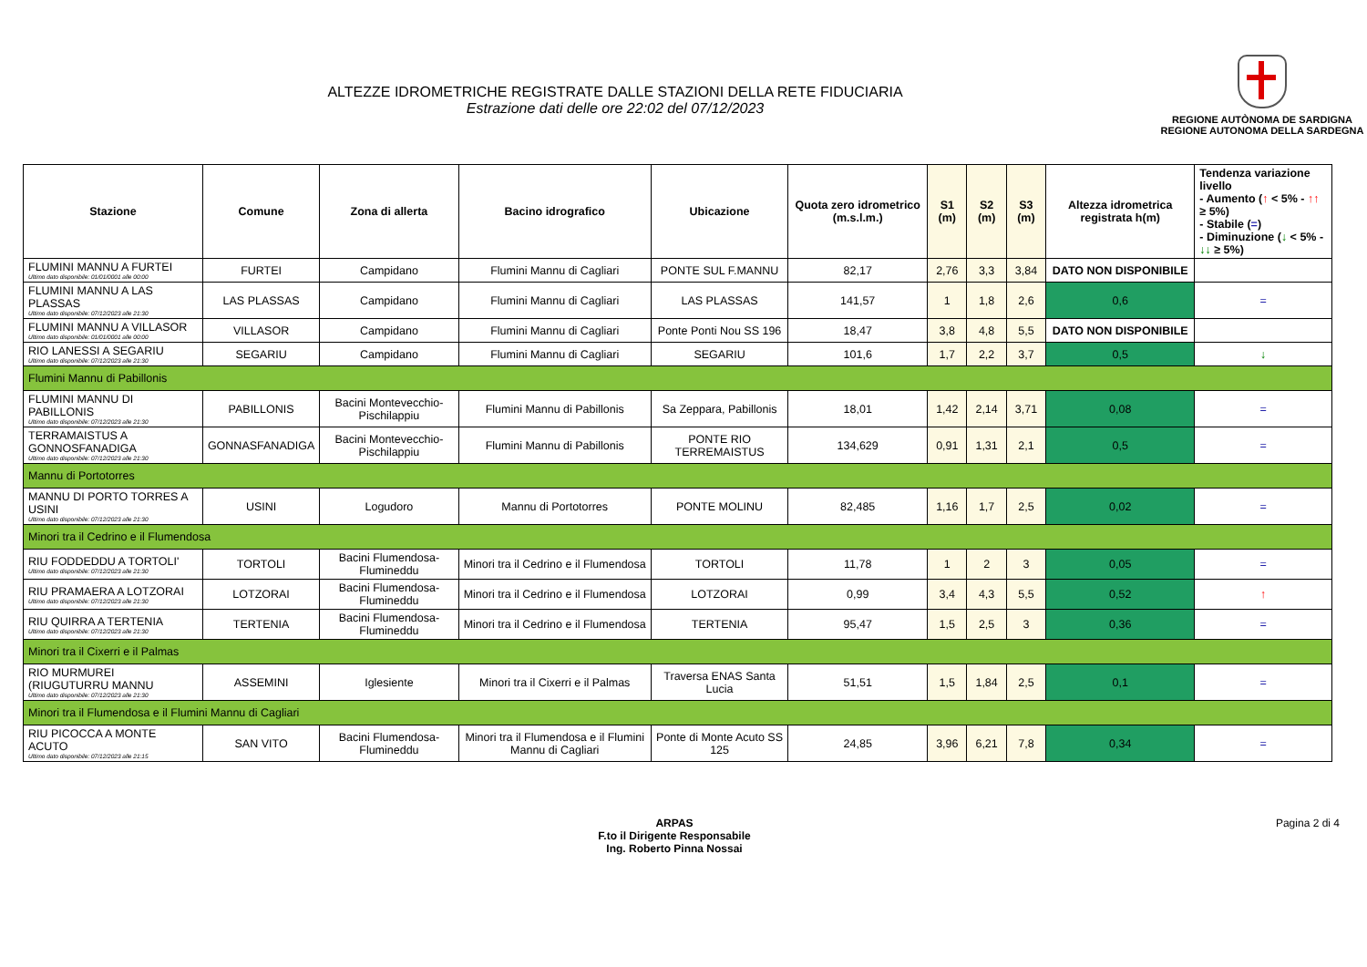ALTEZZE IDROMETRICHE REGISTRATE DALLE STAZIONI DELLA RETE FIDUCIARIA
Estrazione dati delle ore 22:02 del 07/12/2023
REGIONE AUTÒNOMA DE SARDIGNA
REGIONE AUTONOMA DELLA SARDEGNA
| Stazione | Comune | Zona di allerta | Bacino idrografico | Ubicazione | Quota zero idrometrico (m.s.l.m.) | S1 (m) | S2 (m) | S3 (m) | Altezza idrometrica registrata h(m) | Tendenza variazione livello - Aumento ( ↑ < 5% - ↑↑ ≥ 5%) - Stabile ( = ) - Diminuzione ( ↓ < 5% - ↓↓ ≥ 5%) |
| --- | --- | --- | --- | --- | --- | --- | --- | --- | --- | --- |
| FLUMINI MANNU A FURTEI Ultimo dato disponibile: 01/01/0001 alle 00:00 | FURTEI | Campidano | Flumini Mannu di Cagliari | PONTE SUL F.MANNU | 82,17 | 2,76 | 3,3 | 3,84 | DATO NON DISPONIBILE | |
| FLUMINI MANNU A LAS PLASSAS Ultimo dato disponibile: 07/12/2023 alle 21:30 | LAS PLASSAS | Campidano | Flumini Mannu di Cagliari | LAS PLASSAS | 141,57 | 1 | 1,8 | 2,6 | 0,6 | = |
| FLUMINI MANNU A VILLASOR Ultimo dato disponibile: 01/01/0001 alle 00:00 | VILLASOR | Campidano | Flumini Mannu di Cagliari | Ponte Ponti Nou SS 196 | 18,47 | 3,8 | 4,8 | 5,5 | DATO NON DISPONIBILE | |
| RIO LANESSI A SEGARIU Ultimo dato disponibile: 07/12/2023 alle 21:30 | SEGARIU | Campidano | Flumini Mannu di Cagliari | SEGARIU | 101,6 | 1,7 | 2,2 | 3,7 | 0,5 | ↓ |
| Flumini Mannu di Pabillonis | | | | | | | | | | |
| FLUMINI MANNU DI PABILLONIS Ultimo dato disponibile: 07/12/2023 alle 21:30 | PABILLONIS | Bacini Montevecchio-Pischilappiu | Flumini Mannu di Pabillonis | Sa Zeppara, Pabillonis | 18,01 | 1,42 | 2,14 | 3,71 | 0,08 | = |
| TERRAMAISTUS A GONNOSFANADIGA Ultimo dato disponibile: 07/12/2023 alle 21:30 | GONNASFANADIGA | Bacini Montevecchio-Pischilappiu | Flumini Mannu di Pabillonis | PONTE RIO TERREMAISTUS | 134,629 | 0,91 | 1,31 | 2,1 | 0,5 | = |
| Mannu di Portotorres | | | | | | | | | | |
| MANNU DI PORTO TORRES A USINI Ultimo dato disponibile: 07/12/2023 alle 21:30 | USINI | Logudoro | Mannu di Portotorres | PONTE MOLINU | 82,485 | 1,16 | 1,7 | 2,5 | 0,02 | = |
| Minori tra il Cedrino e il Flumendosa | | | | | | | | | | |
| RIU FODDEDDU A TORTOLI' Ultimo dato disponibile: 07/12/2023 alle 21:30 | TORTOLI | Bacini Flumendosa-Flumineddu | Minori tra il Cedrino e il Flumendosa | TORTOLI | 11,78 | 1 | 2 | 3 | 0,05 | = |
| RIU PRAMAERA A LOTZORAI Ultimo dato disponibile: 07/12/2023 alle 21:30 | LOTZORAI | Bacini Flumendosa-Flumineddu | Minori tra il Cedrino e il Flumendosa | LOTZORAI | 0,99 | 3,4 | 4,3 | 5,5 | 0,52 | ↑ |
| RIU QUIRRA A TERTENIA Ultimo dato disponibile: 07/12/2023 alle 21:30 | TERTENIA | Bacini Flumendosa-Flumineddu | Minori tra il Cedrino e il Flumendosa | TERTENIA | 95,47 | 1,5 | 2,5 | 3 | 0,36 | = |
| Minori tra il Cixerri e il Palmas | | | | | | | | | | |
| RIO MURMUREI (RIUGUTURRU MANNU Ultimo dato disponibile: 07/12/2023 alle 21:30 | ASSEMINI | Iglesiente | Minori tra il Cixerri e il Palmas | Traversa ENAS Santa Lucia | 51,51 | 1,5 | 1,84 | 2,5 | 0,1 | = |
| Minori tra il Flumendosa e il Flumini Mannu di Cagliari | | | | | | | | | | |
| RIU PICOCCA A MONTE ACUTO Ultimo dato disponibile: 07/12/2023 alle 21:15 | SAN VITO | Bacini Flumendosa-Flumineddu | Minori tra il Flumendosa e il Flumini Mannu di Cagliari | Ponte di Monte Acuto SS 125 | 24,85 | 3,96 | 6,21 | 7,8 | 0,34 | = |
ARPAS
F.to il Dirigente Responsabile
Ing. Roberto Pinna Nossai
Pagina 2 di 4